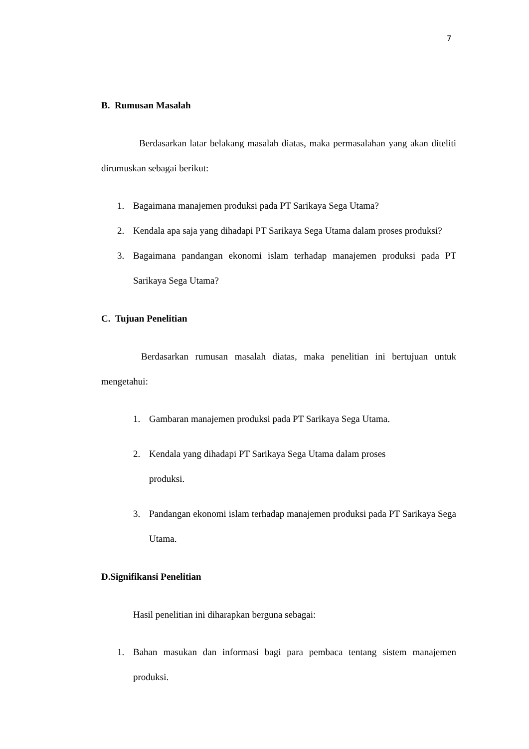7
B. Rumusan Masalah
Berdasarkan latar belakang masalah diatas, maka permasalahan yang akan diteliti dirumuskan sebagai berikut:
1. Bagaimana manajemen produksi pada PT Sarikaya Sega Utama?
2. Kendala apa saja yang dihadapi PT Sarikaya Sega Utama dalam proses produksi?
3. Bagaimana pandangan ekonomi islam terhadap manajemen produksi pada PT Sarikaya Sega Utama?
C. Tujuan Penelitian
Berdasarkan rumusan masalah diatas, maka penelitian ini bertujuan untuk mengetahui:
1. Gambaran manajemen produksi pada PT Sarikaya Sega Utama.
2. Kendala yang dihadapi PT Sarikaya Sega Utama dalam proses
produksi.
3. Pandangan ekonomi islam terhadap manajemen produksi pada PT Sarikaya Sega Utama.
D.Signifikansi Penelitian
Hasil penelitian ini diharapkan berguna sebagai:
1. Bahan masukan dan informasi bagi para pembaca tentang sistem manajemen produksi.